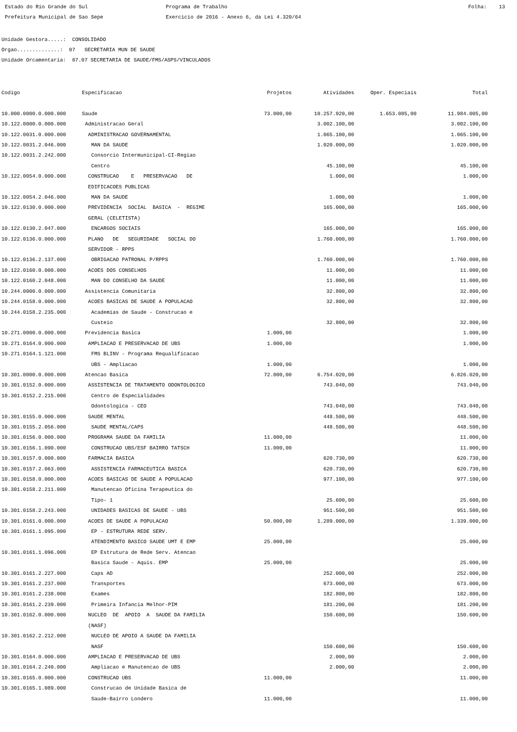Estado do Rio Grande do Sul Programa de Trabalho Folha: 13
Prefeitura Municipal de Sao Sepe Exercicio de 2016 - Anexo 6, da Lei 4.320/64
Unidade Gestora.....: CONSOLIDADO
Orgao..............: 07 SECRETARIA MUN DE SAUDE
Unidade Orcamentaria: 07.07 SECRETARIA DE SAUDE/FMS/ASPS/VINCULADOS
| Codigo | Especificacao | Projetos | Atividades | Oper. Especiais | Total |
| --- | --- | --- | --- | --- | --- |
| 10.000.0000.0.000.000 | Saude | 73.000,00 | 10.257.920,00 | 1.653.085,00 | 11.984.005,00 |
| 10.122.0000.0.000.000 | Administracao Geral | | 3.002.100,00 | | 3.002.100,00 |
| 10.122.0031.0.000.000 | ADMINISTRACAO GOVERNAMENTAL | | 1.065.100,00 | | 1.065.100,00 |
| 10.122.0031.2.046.000 | MAN DA SAUDE | | 1.020.000,00 | | 1.020.000,00 |
| 10.122.0031.2.242.000 | Consorcio Intermunicipal-CI-Regiao | | | | |
| | Centro | | 45.100,00 | | 45.100,00 |
| 10.122.0054.0.000.000 | CONSTRUCAO E PRESERVACAO DE | | 1.000,00 | | 1.000,00 |
| | EDIFICACOES PUBLICAS | | | | |
| 10.122.0054.2.046.000 | MAN DA SAUDE | | 1.000,00 | | 1.000,00 |
| 10.122.0130.0.000.000 | PREVIDENCIA SOCIAL BASICA - REGIME | | 165.000,00 | | 165.000,00 |
| | GERAL (CELETISTA) | | | | |
| 10.122.0130.2.047.000 | ENCARGOS SOCIAIS | | 165.000,00 | | 165.000,00 |
| 10.122.0136.0.000.000 | PLANO DE SEGURIDADE SOCIAL DO | | 1.760.000,00 | | 1.760.000,00 |
| | SERVIDOR - RPPS | | | | |
| 10.122.0136.2.137.000 | OBRIGACAO PATRONAL P/RPPS | | 1.760.000,00 | | 1.760.000,00 |
| 10.122.0160.0.000.000 | ACOES DOS CONSELHOS | | 11.000,00 | | 11.000,00 |
| 10.122.0160.2.048.000 | MAN DO CONSELHO DA SAUDE | | 11.000,00 | | 11.000,00 |
| 10.244.0000.0.000.000 | Assistencia Comunitaria | | 32.800,00 | | 32.800,00 |
| 10.244.0158.0.000.000 | ACOES BASICAS DE SAUDE A POPULACAO | | 32.800,00 | | 32.800,00 |
| 10.244.0158.2.235.000 | Academias de Saude - Construcao e | | | | |
| | Custeio | | 32.800,00 | | 32.800,00 |
| 10.271.0000.0.000.000 | Previdencia Basica | 1.000,00 | | | 1.000,00 |
| 10.271.0164.0.000.000 | AMPLIACAO E PRESERVACAO DE UBS | 1.000,00 | | | 1.000,00 |
| 10.271.0164.1.121.000 | FMS BLINV - Programa Requalificacao | | | | |
| | UBS - Ampliacao | 1.000,00 | | | 1.000,00 |
| 10.301.0000.0.000.000 | Atencao Basica | 72.000,00 | 6.754.020,00 | | 6.826.020,00 |
| 10.301.0152.0.000.000 | ASSISTENCIA DE TRATAMENTO ODONTOLOGICO | | 743.040,00 | | 743.040,00 |
| 10.301.0152.2.215.000 | Centro de Especialidades | | | | |
| | Odontologica - CEO | | 743.040,00 | | 743.040,00 |
| 10.301.0155.0.000.000 | SAUDE MENTAL | | 448.500,00 | | 448.500,00 |
| 10.301.0155.2.056.000 | SAUDE MENTAL/CAPS | | 448.500,00 | | 448.500,00 |
| 10.301.0156.0.000.000 | PROGRAMA SAUDE DA FAMILIA | 11.000,00 | | | 11.000,00 |
| 10.301.0156.1.090.000 | CONSTRUCAO UBS/ESF BAIRRO TATSCH | 11.000,00 | | | 11.000,00 |
| 10.301.0157.0.000.000 | FARMACIA BASICA | | 620.730,00 | | 620.730,00 |
| 10.301.0157.2.063.000 | ASSISTENCIA FARMACEUTICA BASICA | | 620.730,00 | | 620.730,00 |
| 10.301.0158.0.000.000 | ACOES BASICAS DE SAUDE A POPULACAO | | 977.100,00 | | 977.100,00 |
| 10.301.0158.2.211.000 | Manutencao Oficina Terapeutica do | | | | |
| | Tipo- 1 | | 25.600,00 | | 25.600,00 |
| 10.301.0158.2.243.000 | UNIDADES BASICAS DE SAUDE - UBS | | 951.500,00 | | 951.500,00 |
| 10.301.0161.0.000.000 | ACOES DE SAUDE A POPULACAO | 50.000,00 | 1.289.000,00 | | 1.339.000,00 |
| 10.301.0161.1.095.000 | EP - ESTRUTURA REDE SERV. | | | | |
| | ATENDIMENTO BASICO SAUDE UMT E EMP | 25.000,00 | | | 25.000,00 |
| 10.301.0161.1.096.000 | EP Estrutura de Rede Serv. Atencao | | | | |
| | Basica Saude - Aquis. EMP | 25.000,00 | | | 25.000,00 |
| 10.301.0161.2.227.000 | Caps AD | | 252.000,00 | | 252.000,00 |
| 10.301.0161.2.237.000 | Transportes | | 673.000,00 | | 673.000,00 |
| 10.301.0161.2.238.000 | Exames | | 182.800,00 | | 182.800,00 |
| 10.301.0161.2.239.000 | Primeira Infancia Melhor-PIM | | 181.200,00 | | 181.200,00 |
| 10.301.0162.0.000.000 | NUCLEO DE APOIO A SAUDE DA FAMILIA | | 150.600,00 | | 150.600,00 |
| | (NASF) | | | | |
| 10.301.0162.2.212.000 | NUCLEO DE APOIO A SAUDE DA FAMILIA | | | | |
| | NASF | | 150.600,00 | | 150.600,00 |
| 10.301.0164.0.000.000 | AMPLIACAO E PRESERVACAO DE UBS | | 2.000,00 | | 2.000,00 |
| 10.301.0164.2.240.000 | Ampliacao e Manutencao de UBS | | 2.000,00 | | 2.000,00 |
| 10.301.0165.0.000.000 | CONSTRUCAO UBS | 11.000,00 | | | 11.000,00 |
| 10.301.0165.1.089.000 | Construcao de Unidade Basica de | | | | |
| | Saude-Bairro Londero | 11.000,00 | | | 11.000,00 |